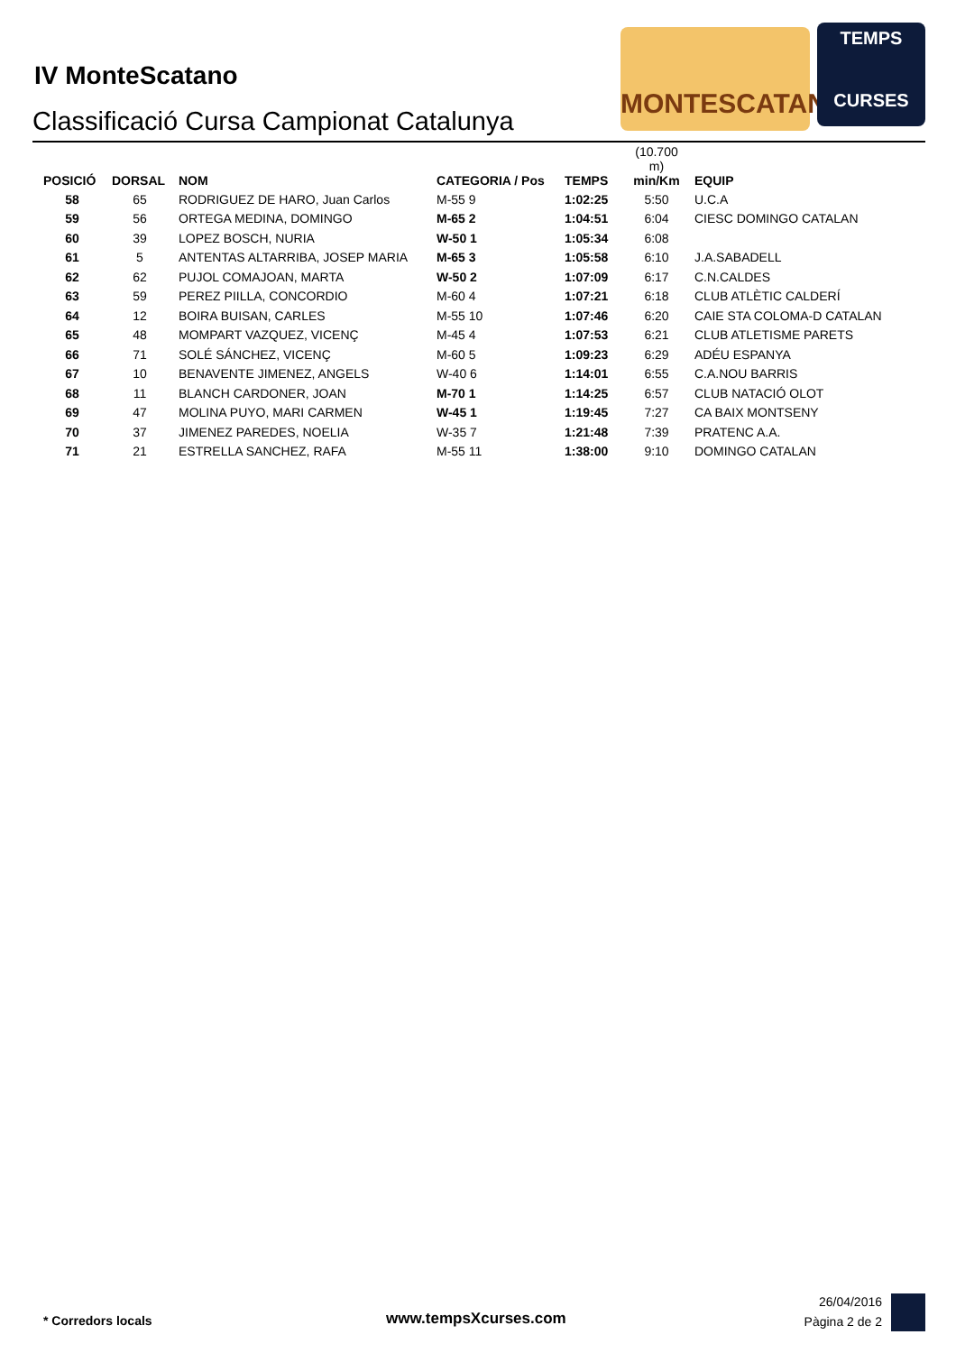IV MonteScatano
Classificació Cursa Campionat Catalunya
MONTESCATANO
TEMPS
CURSES
| POSICIÓ | DORSAL | NOM | CATEGORIA / Pos | TEMPS | (10.700 m) min/Km | EQUIP |
| --- | --- | --- | --- | --- | --- | --- |
| 58 | 65 | RODRIGUEZ DE HARO, Juan Carlos | M-55 9 | 1:02:25 | 5:50 | U.C.A |
| 59 | 56 | ORTEGA MEDINA, DOMINGO | M-65 2 | 1:04:51 | 6:04 | CIESC DOMINGO CATALAN |
| 60 | 39 | LOPEZ BOSCH, NURIA | W-50 1 | 1:05:34 | 6:08 | |
| 61 | 5 | ANTENTAS ALTARRIBA, JOSEP MARIA | M-65 3 | 1:05:58 | 6:10 | J.A.SABADELL |
| 62 | 62 | PUJOL COMAJOAN, MARTA | W-50 2 | 1:07:09 | 6:17 | C.N.CALDES |
| 63 | 59 | PEREZ PIILLA, CONCORDIO | M-60 4 | 1:07:21 | 6:18 | CLUB ATLÈTIC CALDERÍ |
| 64 | 12 | BOIRA BUISAN, CARLES | M-55 10 | 1:07:46 | 6:20 | CAIE STA COLOMA-D CATALAN |
| 65 | 48 | MOMPART VAZQUEZ, VICENÇ | M-45 4 | 1:07:53 | 6:21 | CLUB ATLETISME PARETS |
| 66 | 71 | SOLÉ SÁNCHEZ, VICENÇ | M-60 5 | 1:09:23 | 6:29 | ADÉU ESPANYA |
| 67 | 10 | BENAVENTE JIMENEZ, ANGELS | W-40 6 | 1:14:01 | 6:55 | C.A.NOU BARRIS |
| 68 | 11 | BLANCH CARDONER, JOAN | M-70 1 | 1:14:25 | 6:57 | CLUB NATACIÓ OLOT |
| 69 | 47 | MOLINA PUYO, MARI CARMEN | W-45 1 | 1:19:45 | 7:27 | CA BAIX MONTSENY |
| 70 | 37 | JIMENEZ PAREDES, NOELIA | W-35 7 | 1:21:48 | 7:39 | PRATENC A.A. |
| 71 | 21 | ESTRELLA SANCHEZ, RAFA | M-55 11 | 1:38:00 | 9:10 | DOMINGO CATALAN |
* Corredors locals
www.tempsXcurses.com
26/04/2016
Pàgina 2 de 2